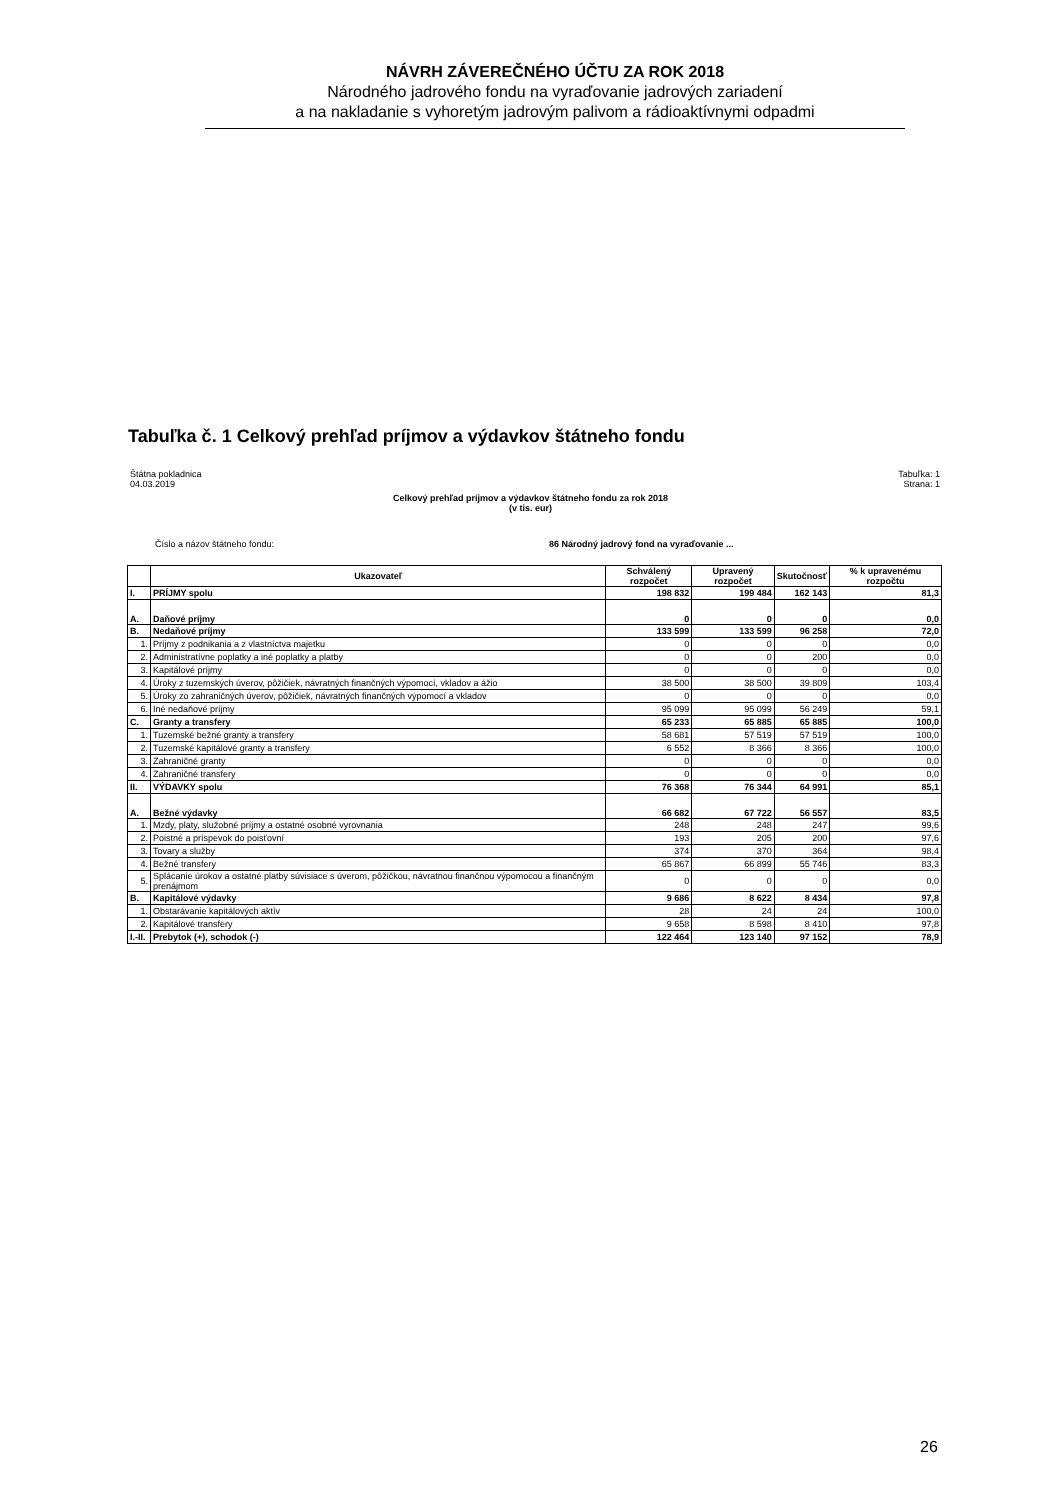NÁVRH ZÁVEREČNÉHO ÚČTU ZA ROK 2018
Národného jadrového fondu na vyraďovanie jadrových zariadení
a na nakladanie s vyhoretým jadrovým palivom a rádioaktívnymi odpadmi
Tabuľka č. 1 Celkový prehľad príjmov a výdavkov štátneho fondu
Štátna pokladnica
04.03.2019
Tabuľka: 1
Strana: 1
Celkový prehľad príjmov a výdavkov štátneho fondu za rok 2018
(v tis. eur)
Číslo a názov štátneho fondu: 86 Národný jadrový fond na vyraďovanie ...
| | Ukazovateľ | Schválený rozpočet | Upravený rozpočet | Skutočnosť | % k upravenému rozpočtu |
| --- | --- | --- | --- | --- | --- |
| I. | PRÍJMY spolu | 198 832 | 199 484 | 162 143 | 81,3 |
| A. | Daňové príjmy | 0 | 0 | 0 | 0,0 |
| B. | Nedaňové príjmy | 133 599 | 133 599 | 96 258 | 72,0 |
| 1. | Príjmy z podnikania a z vlastníctva majetku | 0 | 0 | 0 | 0,0 |
| 2. | Administratívne poplatky a iné poplatky a platby | 0 | 0 | 200 | 0,0 |
| 3. | Kapitálové príjmy | 0 | 0 | 0 | 0,0 |
| 4. | Úroky z tuzemských úverov, pôžičiek, návratných finančných výpomocí, vkladov a ážio | 38 500 | 38 500 | 39 809 | 103,4 |
| 5. | Úroky zo zahraničných úverov, pôžičiek, návratných finančných výpomocí a vkladov | 0 | 0 | 0 | 0,0 |
| 6. | Iné nedaňové príjmy | 95 099 | 95 099 | 56 249 | 59,1 |
| C. | Granty a transfery | 65 233 | 65 885 | 65 885 | 100,0 |
| 1. | Tuzemské bežné granty a transfery | 58 681 | 57 519 | 57 519 | 100,0 |
| 2. | Tuzemské kapitálové granty a transfery | 6 552 | 8 366 | 8 366 | 100,0 |
| 3. | Zahraničné granty | 0 | 0 | 0 | 0,0 |
| 4. | Zahraničné transfery | 0 | 0 | 0 | 0,0 |
| II. | VÝDAVKY spolu | 76 368 | 76 344 | 64 991 | 85,1 |
| A. | Bežné výdavky | 66 682 | 67 722 | 56 557 | 83,5 |
| 1. | Mzdy, platy, služobné príjmy a ostatné osobné vyrovnania | 248 | 248 | 247 | 99,6 |
| 2. | Poistné a príspevok do poisťovní | 193 | 205 | 200 | 97,6 |
| 3. | Tovary a služby | 374 | 370 | 364 | 98,4 |
| 4. | Bežné transfery | 65 867 | 66 899 | 55 746 | 83,3 |
| 5. | Splácanie úrokov a ostatné platby súvisiace s úverom, pôžičkou, návratnou finančnou výpomocou a finančným prenájmom | 0 | 0 | 0 | 0,0 |
| B. | Kapitálové výdavky | 9 686 | 8 622 | 8 434 | 97,8 |
| 1. | Obstarávanie kapitálových aktív | 28 | 24 | 24 | 100,0 |
| 2. | Kapitálové transfery | 9 658 | 8 598 | 8 410 | 97,8 |
| I.-II. | Prebytok (+), schodok (-) | 122 464 | 123 140 | 97 152 | 78,9 |
26